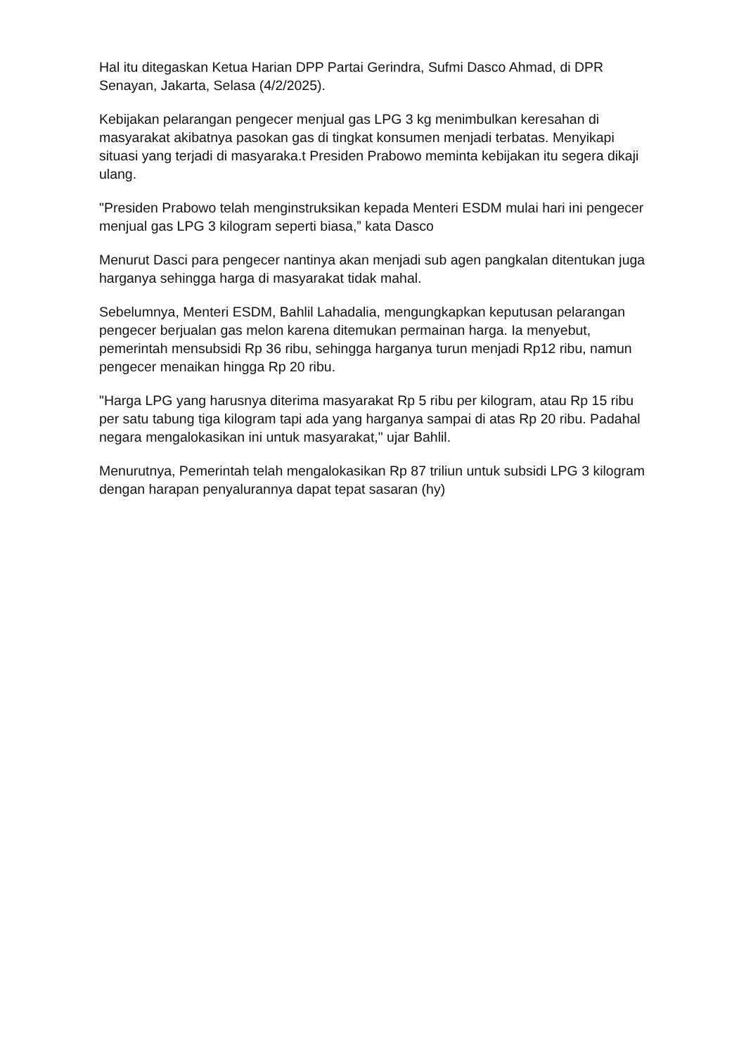Hal itu ditegaskan Ketua Harian DPP Partai Gerindra, Sufmi Dasco Ahmad, di DPR Senayan, Jakarta, Selasa (4/2/2025).
Kebijakan pelarangan pengecer menjual gas LPG 3 kg menimbulkan keresahan di masyarakat akibatnya pasokan gas di tingkat konsumen menjadi terbatas. Menyikapi situasi yang terjadi di masyaraka.t Presiden Prabowo meminta kebijakan itu segera dikaji ulang.
"Presiden Prabowo telah menginstruksikan kepada Menteri ESDM mulai hari ini pengecer menjual gas LPG 3 kilogram seperti biasa,” kata Dasco
Menurut Dasci para pengecer nantinya akan menjadi sub agen pangkalan ditentukan juga harganya sehingga harga di masyarakat tidak mahal.
Sebelumnya, Menteri ESDM, Bahlil Lahadalia, mengungkapkan keputusan pelarangan pengecer berjualan gas melon karena ditemukan permainan harga. Ia menyebut, pemerintah mensubsidi Rp 36 ribu, sehingga harganya turun menjadi Rp12 ribu, namun pengecer menaikan hingga Rp 20 ribu.
"Harga LPG yang harusnya diterima masyarakat Rp 5 ribu per kilogram, atau Rp 15 ribu per satu tabung tiga kilogram tapi ada yang harganya sampai di atas Rp 20 ribu. Padahal negara mengalokasikan ini untuk masyarakat," ujar Bahlil.
Menurutnya, Pemerintah telah mengalokasikan Rp 87 triliun untuk subsidi LPG 3 kilogram dengan harapan penyalurannya dapat tepat sasaran (hy)